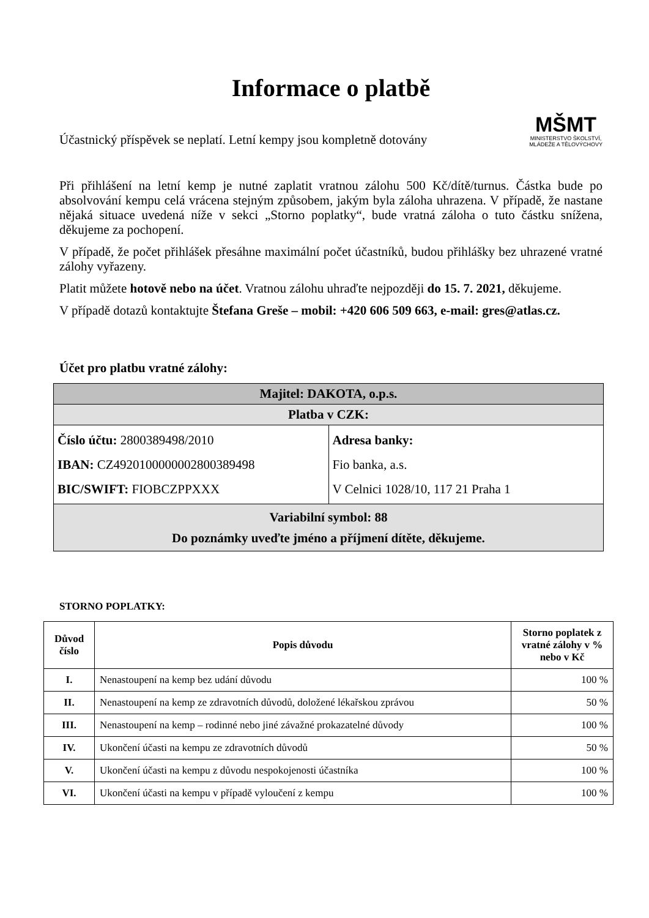Informace o platbě
Účastnický příspěvek se neplatí. Letní kempy jsou kompletně dotovány
MŠMT
MINISTERSTVO ŠKOLSTVÍ,
MLÁDEŽE A TĚLOVÝCHOVY
Při přihlášení na letní kemp je nutné zaplatit vratnou zálohu 500 Kč/dítě/turnus. Částka bude po absolvování kempu celá vrácena stejným způsobem, jakým byla záloha uhrazena. V případě, že nastane nějaká situace uvedená níže v sekci „Storno poplatky“, bude vratná záloha o tuto částku snížena, děkujeme za pochopení.
V případě, že počet přihlášek přesáhne maximální počet účastníků, budou přihlášky bez uhrazené vratné zálohy vyřazeny.
Platit můžete hotově nebo na účet. Vratnou zálohu uhraďte nejpozději do 15. 7. 2021, děkujeme.
V případě dotazů kontaktujte Štefana Greše – mobil: +420 606 509 663, e-mail: gres@atlas.cz.
Účet pro platbu vratné zálohy:
| Majitel: DAKOTA, o.p.s. | |
| Platba v CZK: | |
| Číslo účtu: 2800389498/2010 IBAN: CZ4920100000002800389498 BIC/SWIFT: FIOBCZPPXXX | Adresa banky: Fio banka, a.s. V Celnici 1028/10, 117 21 Praha 1 |
| Variabilní symbol: 88 Do poznámky uveďte jméno a příjmení dítěte, děkujeme. | |
STORNO POPLATKY:
| Důvod číslo | Popis důvodu | Storno poplatek z vratné zálohy v % nebo v Kč |
| --- | --- | --- |
| I. | Nenastoupení na kemp bez udání důvodu | 100 % |
| II. | Nenastoupení na kemp ze zdravotních důvodů, doložené lékařskou zprávou | 50 % |
| III. | Nenastoupení na kemp – rodinné nebo jiné závažné prokazatelné důvody | 100 % |
| IV. | Ukončení účasti na kempu ze zdravotních důvodů | 50 % |
| V. | Ukončení účasti na kempu z důvodu nespokojenosti účastníka | 100 % |
| VI. | Ukončení účasti na kempu v případě vyloučení z kempu | 100 % |